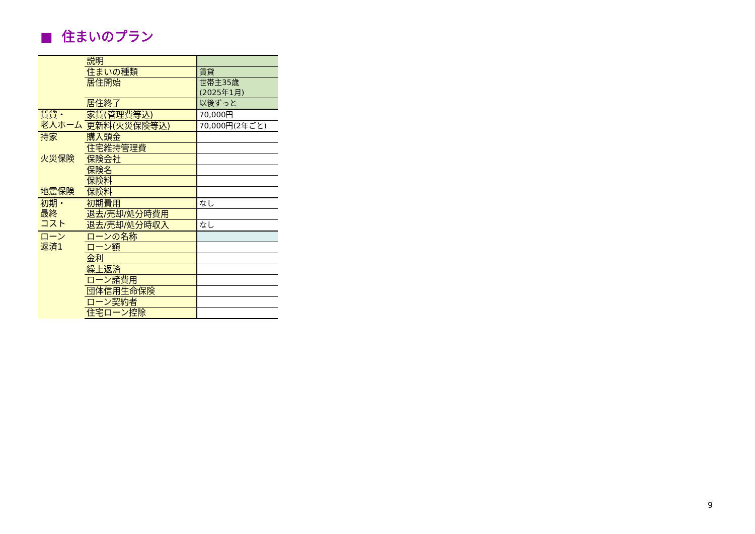■ 住まいのプラン
| | 説明 | |
| | 住まいの種類 | 賃貸 |
| | 居住開始 | 世帯主35歳 (2025年1月) |
| | 居住終了 | 以後ずっと |
| 賃貸・ 老人ホーム | 家賃(管理費等込) | 70,000円 |
| | 更新料(火災保険等込) | 70,000円(2年ごと) |
| 持家 | 購入頭金 | |
| | 住宅維持管理費 | |
| 火災保険 | 保険会社 | |
| | 保険名 | |
| | 保険料 | |
| 地震保険 | 保険料 | |
| 初期・ 最終 コスト | 初期費用 | なし |
| | 退去/売却/処分時費用 | |
| | 退去/売却/処分時収入 | なし |
| ローン 返済1 | ローンの名称 | |
| | ローン額 | |
| | 金利 | |
| | 繰上返済 | |
| | ローン諸費用 | |
| | 団体信用生命保険 | |
| | ローン契約者 | |
| | 住宅ローン控除 | |
9